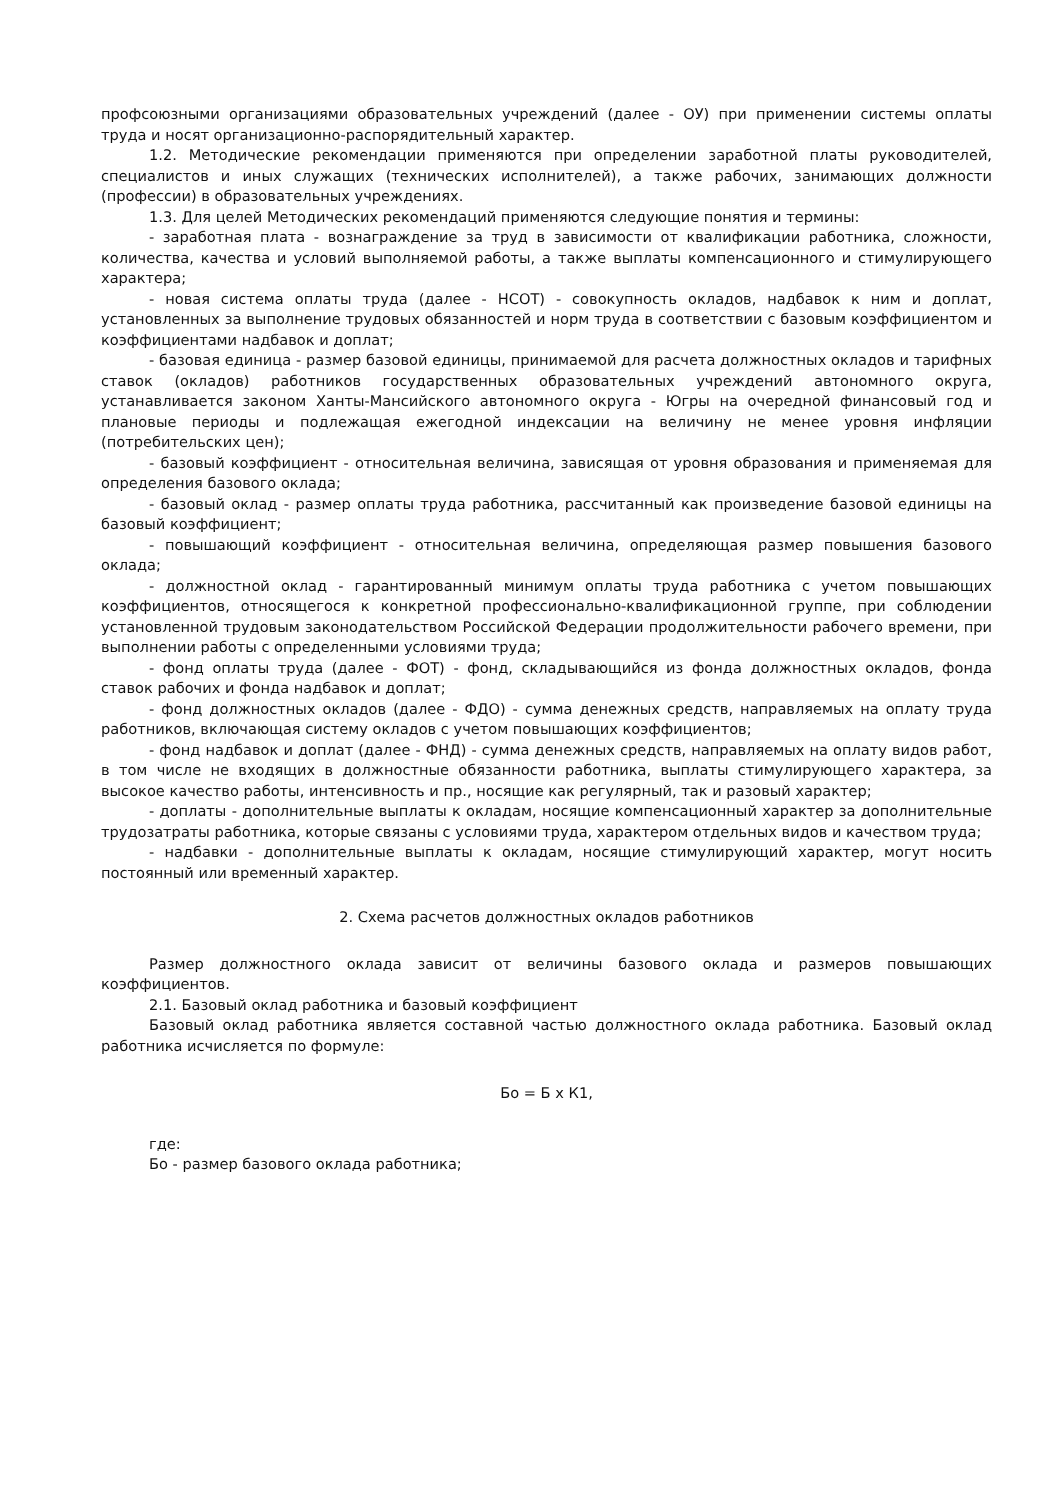профсоюзными организациями образовательных учреждений (далее - ОУ) при применении системы оплаты труда и носят организационно-распорядительный характер.
1.2. Методические рекомендации применяются при определении заработной платы руководителей, специалистов и иных служащих (технических исполнителей), а также рабочих, занимающих должности (профессии) в образовательных учреждениях.
1.3. Для целей Методических рекомендаций применяются следующие понятия и термины:
- заработная плата - вознаграждение за труд в зависимости от квалификации работника, сложности, количества, качества и условий выполняемой работы, а также выплаты компенсационного и стимулирующего характера;
- новая система оплаты труда (далее - НСОТ) - совокупность окладов, надбавок к ним и доплат, установленных за выполнение трудовых обязанностей и норм труда в соответствии с базовым коэффициентом и коэффициентами надбавок и доплат;
- базовая единица - размер базовой единицы, принимаемой для расчета должностных окладов и тарифных ставок (окладов) работников государственных образовательных учреждений автономного округа, устанавливается законом Ханты-Мансийского автономного округа - Югры на очередной финансовый год и плановые периоды и подлежащая ежегодной индексации на величину не менее уровня инфляции (потребительских цен);
- базовый коэффициент - относительная величина, зависящая от уровня образования и применяемая для определения базового оклада;
- базовый оклад - размер оплаты труда работника, рассчитанный как произведение базовой единицы на базовый коэффициент;
- повышающий коэффициент - относительная величина, определяющая размер повышения базового оклада;
- должностной оклад - гарантированный минимум оплаты труда работника с учетом повышающих коэффициентов, относящегося к конкретной профессионально-квалификационной группе, при соблюдении установленной трудовым законодательством Российской Федерации продолжительности рабочего времени, при выполнении работы с определенными условиями труда;
- фонд оплаты труда (далее - ФОТ) - фонд, складывающийся из фонда должностных окладов, фонда ставок рабочих и фонда надбавок и доплат;
- фонд должностных окладов (далее - ФДО) - сумма денежных средств, направляемых на оплату труда работников, включающая систему окладов с учетом повышающих коэффициентов;
- фонд надбавок и доплат (далее - ФНД) - сумма денежных средств, направляемых на оплату видов работ, в том числе не входящих в должностные обязанности работника, выплаты стимулирующего характера, за высокое качество работы, интенсивность и пр., носящие как регулярный, так и разовый характер;
- доплаты - дополнительные выплаты к окладам, носящие компенсационный характер за дополнительные трудозатраты работника, которые связаны с условиями труда, характером отдельных видов и качеством труда;
- надбавки - дополнительные выплаты к окладам, носящие стимулирующий характер, могут носить постоянный или временный характер.
2. Схема расчетов должностных окладов работников
Размер должностного оклада зависит от величины базового оклада и размеров повышающих коэффициентов.
2.1. Базовый оклад работника и базовый коэффициент
Базовый оклад работника является составной частью должностного оклада работника. Базовый оклад работника исчисляется по формуле:
Бо = Б х К1,
где:
Бо - размер базового оклада работника;